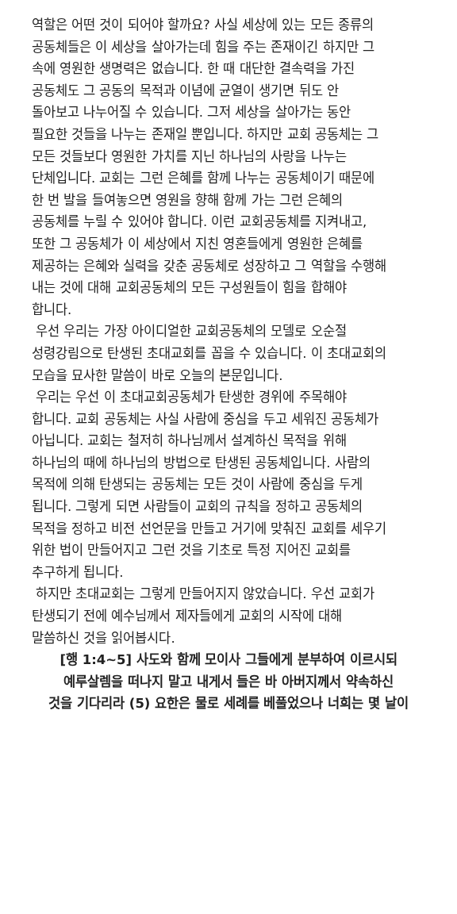역할은 어떤 것이 되어야 할까요? 사실 세상에 있는 모든 종류의
공동체들은 이 세상을 살아가는데 힘을 주는 존재이긴 하지만 그
속에 영원한 생명력은 없습니다. 한 때 대단한 결속력을 가진
공동체도 그 공동의 목적과 이념에 균열이 생기면 뒤도 안
돌아보고 나누어질 수 있습니다. 그저 세상을 살아가는 동안
필요한 것들을 나누는 존재일 뿐입니다. 하지만 교회 공동체는 그
모든 것들보다 영원한 가치를 지닌 하나님의 사랑을 나누는
단체입니다. 교회는 그런 은혜를 함께 나누는 공동체이기 때문에
한 번 발을 들여놓으면 영원을 향해 함께 가는 그런 은혜의
공동체를 누릴 수 있어야 합니다. 이런 교회공동체를 지켜내고,
또한 그 공동체가 이 세상에서 지친 영혼들에게 영원한 은혜를
제공하는 은혜와 실력을 갖춘 공동체로 성장하고 그 역할을 수행해
내는 것에 대해 교회공동체의 모든 구성원들이 힘을 합해야
합니다.
우선 우리는 가장 아이디얼한 교회공동체의 모델로 오순절
성령강림으로 탄생된 초대교회를 꼽을 수 있습니다. 이 초대교회의
모습을 묘사한 말씀이 바로 오늘의 본문입니다.
우리는 우선 이 초대교회공동체가 탄생한 경위에 주목해야
합니다. 교회 공동체는 사실 사람에 중심을 두고 세워진 공동체가
아닙니다. 교회는 철저히 하나님께서 설계하신 목적을 위해
하나님의 때에 하나님의 방법으로 탄생된 공동체입니다. 사람의
목적에 의해 탄생되는 공동체는 모든 것이 사람에 중심을 두게
됩니다. 그렇게 되면 사람들이 교회의 규칙을 정하고 공동체의
목적을 정하고 비전 선언문을 만들고 거기에 맞춰진 교회를 세우기
위한 법이 만들어지고 그런 것을 기초로 특정 지어진 교회를
추구하게 됩니다.
하지만 초대교회는 그렇게 만들어지지 않았습니다. 우선 교회가
탄생되기 전에 예수님께서 제자들에게 교회의 시작에 대해
말씀하신 것을 읽어봅시다.
[행 1:4~5] 사도와 함께 모이사 그들에게 분부하여 이르시되
예루살렘을 떠나지 말고 내게서 들은 바 아버지께서 약속하신
것을 기다리라 (5) 요한은 물로 세례를 베풀었으나 너희는 몇 날이